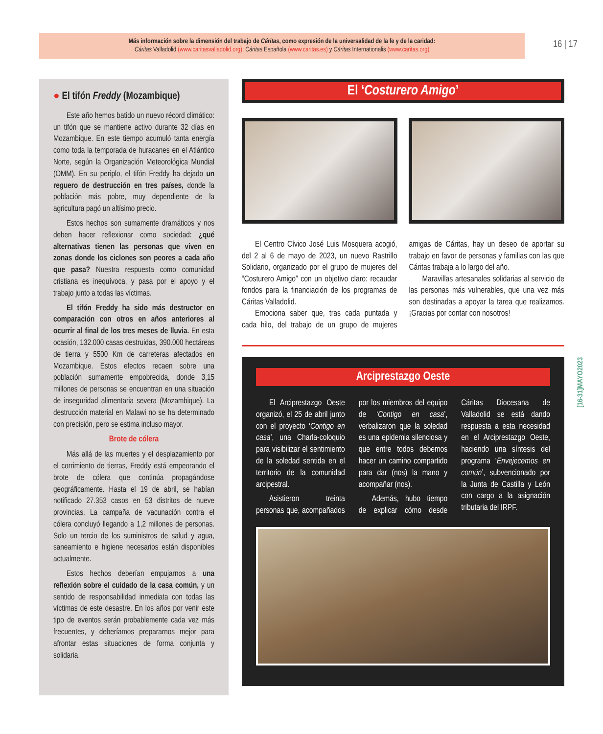Más información sobre la dimensión del trabajo de Cáritas, como expresión de la universalidad de la fe y de la caridad:
Cáritas Valladolid (www.caritasvalladolid.org); Cáritas Española (www.caritas.es) y Cáritas Internationalis (www.caritas.org)
16 | 17
[16-31]MAYO2023
● El tifón Freddy (Mozambique)
Este año hemos batido un nuevo récord climático: un tifón que se mantiene activo durante 32 días en Mozambique. En este tiempo acumuló tanta energía como toda la temporada de huracanes en el Atlántico Norte, según la Organización Meteorológica Mundial (OMM). En su periplo, el tifón Freddy ha dejado un reguero de destrucción en tres países, donde la población más pobre, muy dependiente de la agricultura pagó un altísimo precio.
Estos hechos son sumamente dramáticos y nos deben hacer reflexionar como sociedad: ¿qué alternativas tienen las personas que viven en zonas donde los ciclones son peores a cada año que pasa? Nuestra respuesta como comunidad cristiana es inequívoca, y pasa por el apoyo y el trabajo junto a todas las víctimas.
El tifón Freddy ha sido más destructor en comparación con otros en años anteriores al ocurrir al final de los tres meses de lluvia. En esta ocasión, 132.000 casas destruidas, 390.000 hectáreas de tierra y 5500 Km de carreteras afectados en Mozambique. Estos efectos recaen sobre una población sumamente empobrecida, donde 3,15 millones de personas se encuentran en una situación de inseguridad alimentaria severa (Mozambique). La destrucción material en Malawi no se ha determinado con precisión, pero se estima incluso mayor.
Brote de cólera
Más allá de las muertes y el desplazamiento por el corrimiento de tierras, Freddy está empeorando el brote de cólera que continúa propagándose geográficamente. Hasta el 19 de abril, se habían notificado 27.353 casos en 53 distritos de nueve provincias. La campaña de vacunación contra el cólera concluyó llegando a 1,2 millones de personas. Solo un tercio de los suministros de salud y agua, saneamiento e higiene necesarios están disponibles actualmente.
Estos hechos deberían empujarnos a una reflexión sobre el cuidado de la casa común, y un sentido de responsabilidad inmediata con todas las víctimas de este desastre. En los años por venir este tipo de eventos serán probablemente cada vez más frecuentes, y deberíamos prepararnos mejor para afrontar estas situaciones de forma conjunta y solidaria.
El ‘Costurero Amigo’
El Centro Cívico José Luis Mosquera acogió, del 2 al 6 de mayo de 2023, un nuevo Rastrillo Solidario, organizado por el grupo de mujeres del “Costurero Amigo” con un objetivo claro: recaudar fondos para la financiación de los programas de Cáritas Valladolid.
Emociona saber que, tras cada puntada y cada hilo, del trabajo de un grupo de mujeres amigas de Cáritas, hay un deseo de aportar su trabajo en favor de personas y familias con las que Cáritas trabaja a lo largo del año.
Maravillas artesanales solidarias al servicio de las personas más vulnerables, que una vez más son destinadas a apoyar la tarea que realizamos. ¡Gracias por contar con nosotros!
Arciprestazgo Oeste
El Arciprestazgo Oeste organizó, el 25 de abril junto con el proyecto ‘Contigo en casa’, una Charla-coloquio para visibilizar el sentimiento de la soledad sentida en el territorio de la comunidad arcipestral.
Asistieron treinta personas que, acompañados por los miembros del equipo de ‘Contigo en casa’, verbalizaron que la soledad es una epidemia silenciosa y que entre todos debemos hacer un camino compartido para dar (nos) la mano y acompañar (nos).
Además, hubo tiempo de explicar cómo desde Cáritas Diocesana de Valladolid se está dando respuesta a esta necesidad en el Arciprestazgo Oeste, haciendo una síntesis del programa ‘Envejecemos en común’, subvencionado por la Junta de Castilla y León con cargo a la asignación tributaria del IRPF.